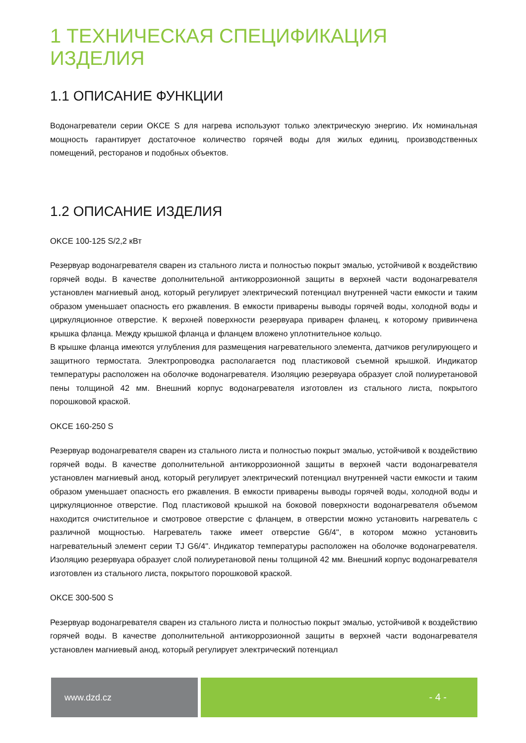1 ТЕХНИЧЕСКАЯ СПЕЦИФИКАЦИЯ ИЗДЕЛИЯ
1.1 ОПИСАНИЕ ФУНКЦИИ
Водонагреватели серии OKCE S для нагрева используют только электрическую энергию. Их номинальная мощность гарантирует достаточное количество горячей воды для жилых единиц, производственных помещений, ресторанов и подобных объектов.
1.2 ОПИСАНИЕ ИЗДЕЛИЯ
OKCE 100-125 S/2,2 кВт
Резервуар водонагревателя сварен из стального листа и полностью покрыт эмалью, устойчивой к воздействию горячей воды. В качестве дополнительной антикоррозионной защиты в верхней части водонагревателя установлен магниевый анод, который регулирует электрический потенциал внутренней части емкости и таким образом уменьшает опасность его ржавления. В емкости приварены выводы горячей воды, холодной воды и циркуляционное отверстие. К верхней поверхности резервуара приварен фланец, к которому привинчена крышка фланца. Между крышкой фланца и фланцем вложено уплотнительное кольцо.
В крышке фланца имеются углубления для размещения нагревательного элемента, датчиков регулирующего и защитного термостата. Электропроводка располагается под пластиковой съемной крышкой. Индикатор температуры расположен на оболочке водонагревателя. Изоляцию резервуара образует слой полиуретановой пены толщиной 42 мм. Внешний корпус водонагревателя изготовлен из стального листа, покрытого порошковой краской.
OKCE 160-250 S
Резервуар водонагревателя сварен из стального листа и полностью покрыт эмалью, устойчивой к воздействию горячей воды. В качестве дополнительной антикоррозионной защиты в верхней части водонагревателя установлен магниевый анод, который регулирует электрический потенциал внутренней части емкости и таким образом уменьшает опасность его ржавления. В емкости приварены выводы горячей воды, холодной воды и циркуляционное отверстие. Под пластиковой крышкой на боковой поверхности водонагревателя объемом находится очистительное и смотровое отверстие с фланцем, в отверстии можно установить нагреватель с различной мощностью. Нагреватель также имеет отверстие G6/4", в котором можно установить нагревательный элемент серии TJ G6/4". Индикатор температуры расположен на оболочке водонагревателя. Изоляцию резервуара образует слой полиуретановой пены толщиной 42 мм. Внешний корпус водонагревателя изготовлен из стального листа, покрытого порошковой краской.
OKCE 300-500 S
Резервуар водонагревателя сварен из стального листа и полностью покрыт эмалью, устойчивой к воздействию горячей воды. В качестве дополнительной антикоррозионной защиты в верхней части водонагревателя установлен магниевый анод, который регулирует электрический потенциал
www.dzd.cz - 4 -